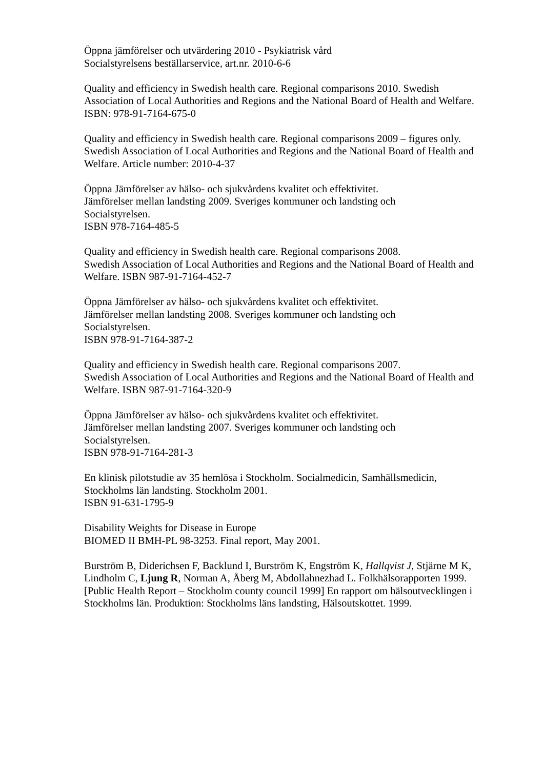Öppna jämförelser och utvärdering 2010 - Psykiatrisk vård
Socialstyrelsens beställarservice, art.nr. 2010-6-6
Quality and efficiency in Swedish health care. Regional comparisons 2010. Swedish Association of Local Authorities and Regions and the National Board of Health and Welfare. ISBN: 978-91-7164-675-0
Quality and efficiency in Swedish health care. Regional comparisons 2009 – figures only. Swedish Association of Local Authorities and Regions and the National Board of Health and Welfare. Article number: 2010-4-37
Öppna Jämförelser av hälso- och sjukvårdens kvalitet och effektivitet.
Jämförelser mellan landsting 2009. Sveriges kommuner och landsting och
Socialstyrelsen.
ISBN 978-7164-485-5
Quality and efficiency in Swedish health care. Regional comparisons 2008.
Swedish Association of Local Authorities and Regions and the National Board of Health and Welfare. ISBN 987-91-7164-452-7
Öppna Jämförelser av hälso- och sjukvårdens kvalitet och effektivitet.
Jämförelser mellan landsting 2008. Sveriges kommuner och landsting och
Socialstyrelsen.
ISBN 978-91-7164-387-2
Quality and efficiency in Swedish health care. Regional comparisons 2007.
Swedish Association of Local Authorities and Regions and the National Board of Health and Welfare. ISBN 987-91-7164-320-9
Öppna Jämförelser av hälso- och sjukvårdens kvalitet och effektivitet.
Jämförelser mellan landsting 2007. Sveriges kommuner och landsting och
Socialstyrelsen.
ISBN 978-91-7164-281-3
En klinisk pilotstudie av 35 hemlösa i Stockholm. Socialmedicin, Samhällsmedicin,
Stockholms län landsting. Stockholm 2001.
ISBN 91-631-1795-9
Disability Weights for Disease in Europe
BIOMED II BMH-PL 98-3253. Final report, May 2001.
Burström B, Diderichsen F, Backlund I, Burström K, Engström K, Hallqvist J, Stjärne M K, Lindholm C, Ljung R, Norman A, Åberg M, Abdollahnezhad L. Folkhälsorapporten 1999. [Public Health Report – Stockholm county council 1999] En rapport om hälsoutvecklingen i Stockholms län. Produktion: Stockholms läns landsting, Hälsoutskottet. 1999.